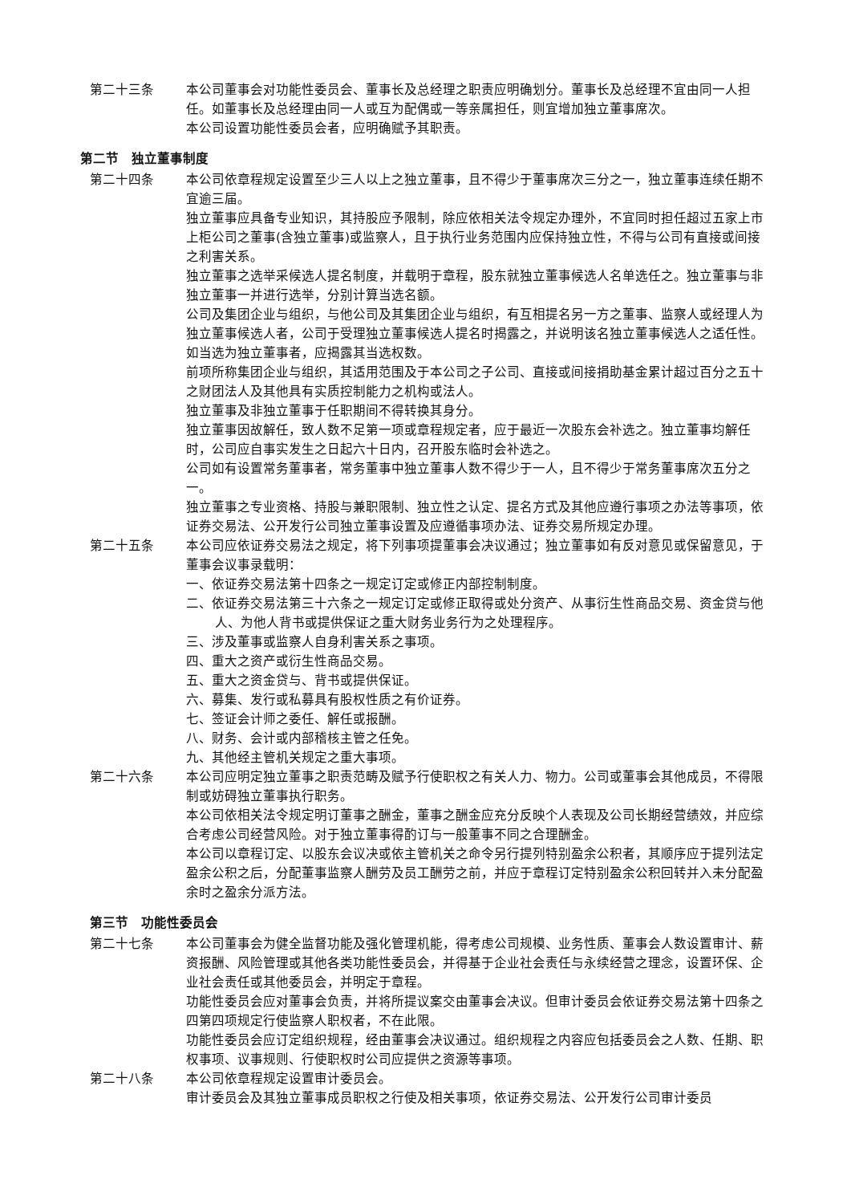第二十三条 本公司董事会对功能性委员会、董事长及总经理之职责应明确划分。董事长及总经理不宜由同一人担任。如董事长及总经理由同一人或互为配偶或一等亲属担任，则宜增加独立董事席次。
本公司设置功能性委员会者，应明确赋予其职责。
第二节　独立董事制度
第二十四条 本公司依章程规定设置至少三人以上之独立董事，且不得少于董事席次三分之一，独立董事连续任期不宜逾三届。
独立董事应具备专业知识，其持股应予限制，除应依相关法令规定办理外，不宜同时担任超过五家上市上柜公司之董事(含独立董事)或监察人，且于执行业务范围内应保持独立性，不得与公司有直接或间接之利害关系。
独立董事之选举采候选人提名制度，并载明于章程，股东就独立董事候选人名单选任之。独立董事与非独立董事一并进行选举，分别计算当选名额。
公司及集团企业与组织，与他公司及其集团企业与组织，有互相提名另一方之董事、监察人或经理人为独立董事候选人者，公司于受理独立董事候选人提名时揭露之，并说明该名独立董事候选人之适任性。如当选为独立董事者，应揭露其当选权数。
前项所称集团企业与组织，其适用范围及于本公司之子公司、直接或间接捐助基金累计超过百分之五十之财团法人及其他具有实质控制能力之机构或法人。
独立董事及非独立董事于任职期间不得转换其身分。
独立董事因故解任，致人数不足第一项或章程规定者，应于最近一次股东会补选之。独立董事均解任时，公司应自事实发生之日起六十日内，召开股东临时会补选之。
公司如有设置常务董事者，常务董事中独立董事人数不得少于一人，且不得少于常务董事席次五分之一。
独立董事之专业资格、持股与兼职限制、独立性之认定、提名方式及其他应遵行事项之办法等事项，依证券交易法、公开发行公司独立董事设置及应遵循事项办法、证券交易所规定办理。
第二十五条 本公司应依证券交易法之规定，将下列事项提董事会决议通过；独立董事如有反对意见或保留意见，于董事会议事录载明：
一、依证券交易法第十四条之一规定订定或修正内部控制制度。
二、依证券交易法第三十六条之一规定订定或修正取得或处分资产、从事衍生性商品交易、资金贷与他人、为他人背书或提供保证之重大财务业务行为之处理程序。
三、涉及董事或监察人自身利害关系之事项。
四、重大之资产或衍生性商品交易。
五、重大之资金贷与、背书或提供保证。
六、募集、发行或私募具有股权性质之有价证券。
七、签证会计师之委任、解任或报酬。
八、财务、会计或内部稽核主管之任免。
九、其他经主管机关规定之重大事项。
第二十六条 本公司应明定独立董事之职责范畴及赋予行使职权之有关人力、物力。公司或董事会其他成员，不得限制或妨碍独立董事执行职务。
本公司依相关法令规定明订董事之酬金，董事之酬金应充分反映个人表现及公司长期经营绩效，并应综合考虑公司经营风险。对于独立董事得酌订与一般董事不同之合理酬金。
本公司以章程订定、以股东会议决或依主管机关之命令另行提列特别盈余公积者，其顺序应于提列法定盈余公积之后，分配董事监察人酬劳及员工酬劳之前，并应于章程订定特别盈余公积回转并入未分配盈余时之盈余分派方法。
第三节　功能性委员会
第二十七条 本公司董事会为健全监督功能及强化管理机能，得考虑公司规模、业务性质、董事会人数设置审计、薪资报酬、风险管理或其他各类功能性委员会，并得基于企业社会责任与永续经营之理念，设置环保、企业社会责任或其他委员会，并明定于章程。
功能性委员会应对董事会负责，并将所提议案交由董事会决议。但审计委员会依证券交易法第十四条之四第四项规定行使监察人职权者，不在此限。
功能性委员会应订定组织规程，经由董事会决议通过。组织规程之内容应包括委员会之人数、任期、职权事项、议事规则、行使职权时公司应提供之资源等事项。
第二十八条 本公司依章程规定设置审计委员会。
审计委员会及其独立董事成员职权之行使及相关事项，依证券交易法、公开发行公司审计委员